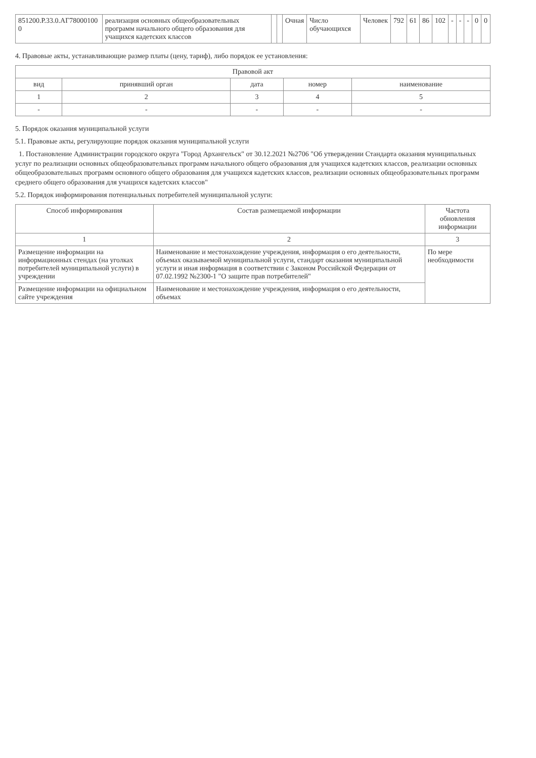| 851200.Р.33.0.АГ78000100 0 | реализация основных общеобразовательных программ начального общего образования для учащихся кадетских классов | | | Очная | Число обучающихся | Человек | 792 | 61 | 86 | 102 | - | - | - | 0 | 0 |
4. Правовые акты, устанавливающие размер платы (цену, тариф), либо порядок ее установления:
| Правовой акт | | | | |
| --- | --- | --- | --- | --- |
| вид | принявший орган | дата | номер | наименование |
| 1 | 2 | 3 | 4 | 5 |
| - | - | - | - | - |
5. Порядок оказания муниципальной услуги
5.1. Правовые акты, регулирующие порядок оказания муниципальной услуги
1. Постановление Администрации городского округа "Город Архангельск" от 30.12.2021 №2706 "Об утверждении Стандарта оказания муниципальных услуг по реализации основных общеобразовательных программ начального общего образования для учащихся кадетских классов, реализации основных общеобразовательных программ основного общего образования для учащихся кадетских классов, реализации основных общеобразовательных программ среднего общего образования для учащихся кадетских классов"
5.2. Порядок информирования потенциальных потребителей муниципальной услуги:
| Способ информирования | Состав размещаемой информации | Частота обновления информации |
| --- | --- | --- |
| 1 | 2 | 3 |
| Размещение информации на информационных стендах (на уголках потребителей муниципальной услуги) в учреждении | Наименование и местонахождение учреждения, информация о его деятельности, объемах оказываемой муниципальной услуги, стандарт оказания муниципальной услуги и иная информация в соответствии с Законом Российской Федерации от 07.02.1992 №2300-1 "О защите прав потребителей" | По мере необходимости |
| Размещение информации на официальном сайте учреждения | Наименование и местонахождение учреждения, информация о его деятельности, объемах | |